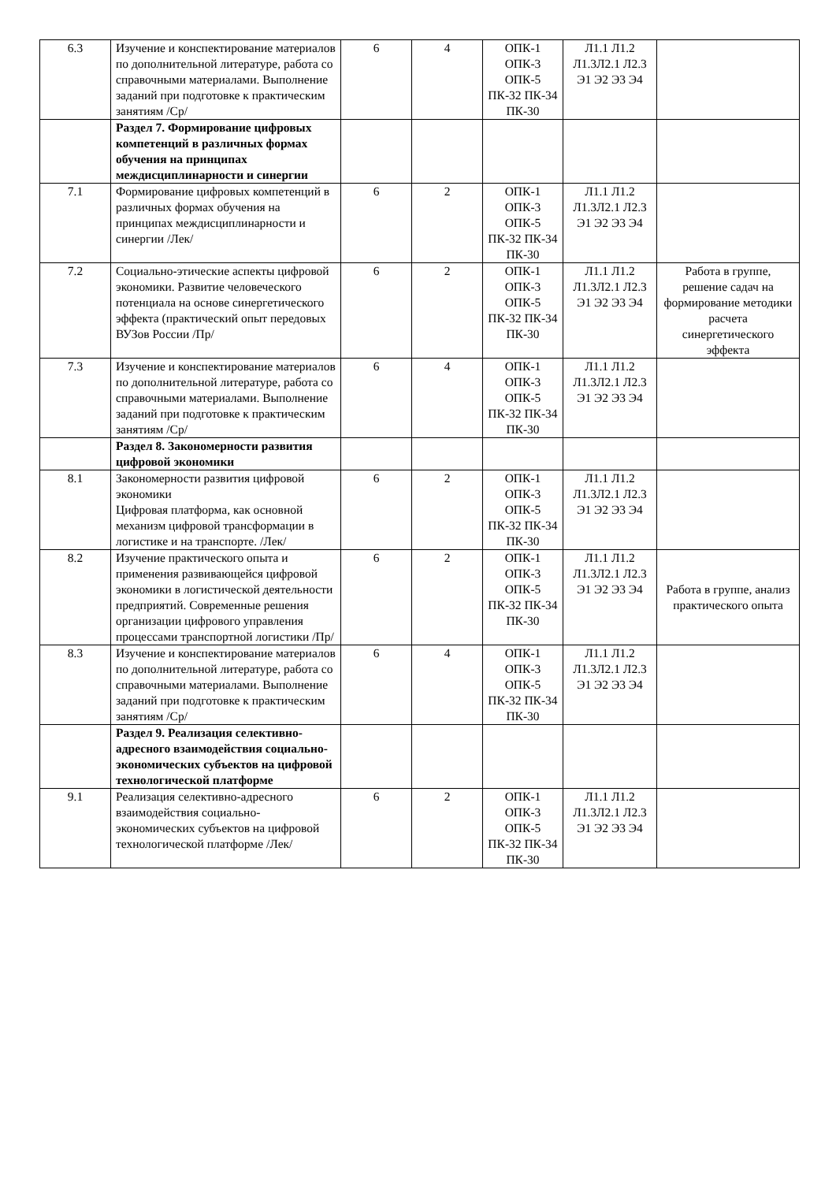| 6.3 | Изучение и конспектирование материалов по дополнительной литературе, работа со справочными материалами. Выполнение заданий при подготовке к практическим занятиям /Ср/ | 6 | 4 | ОПК-1 ОПК-3 ОПК-5 ПК-32 ПК-34 ПК-30 | Л1.1 Л1.2 Л1.3Л2.1 Л2.3 Э1 Э2 Э3 Э4 | |
| | Раздел 7. Формирование цифровых компетенций в различных формах обучения на принципах междисциплинарности и синергии | | | | | |
| 7.1 | Формирование цифровых компетенций в различных формах обучения на принципах междисциплинарности и синергии /Лек/ | 6 | 2 | ОПК-1 ОПК-3 ОПК-5 ПК-32 ПК-34 ПК-30 | Л1.1 Л1.2 Л1.3Л2.1 Л2.3 Э1 Э2 Э3 Э4 | |
| 7.2 | Социально-этические аспекты цифровой экономики. Развитие человеческого потенциала на основе синергетического эффекта (практический опыт передовых ВУЗов России /Пр/ | 6 | 2 | ОПК-1 ОПК-3 ОПК-5 ПК-32 ПК-34 ПК-30 | Л1.1 Л1.2 Л1.3Л2.1 Л2.3 Э1 Э2 Э3 Э4 | Работа в группе, решение садач на формирование методики расчета синергетического эффекта |
| 7.3 | Изучение и конспектирование материалов по дополнительной литературе, работа со справочными материалами. Выполнение заданий при подготовке к практическим занятиям /Ср/ | 6 | 4 | ОПК-1 ОПК-3 ОПК-5 ПК-32 ПК-34 ПК-30 | Л1.1 Л1.2 Л1.3Л2.1 Л2.3 Э1 Э2 Э3 Э4 | |
| | Раздел 8. Закономерности развития цифровой экономики | | | | | |
| 8.1 | Закономерности развития цифровой экономики Цифровая платформа, как основной механизм цифровой трансформации в логистике и на транспорте. /Лек/ | 6 | 2 | ОПК-1 ОПК-3 ОПК-5 ПК-32 ПК-34 ПК-30 | Л1.1 Л1.2 Л1.3Л2.1 Л2.3 Э1 Э2 Э3 Э4 | |
| 8.2 | Изучение практического опыта и применения развивающейся цифровой экономики в логистической деятельности предприятий. Современные решения организации цифрового управления процессами транспортной логистики /Пр/ | 6 | 2 | ОПК-1 ОПК-3 ОПК-5 ПК-32 ПК-34 ПК-30 | Л1.1 Л1.2 Л1.3Л2.1 Л2.3 Э1 Э2 Э3 Э4 | Работа в группе, анализ практического опыта |
| 8.3 | Изучение и конспектирование материалов по дополнительной литературе, работа со справочными материалами. Выполнение заданий при подготовке к практическим занятиям /Ср/ | 6 | 4 | ОПК-1 ОПК-3 ОПК-5 ПК-32 ПК-34 ПК-30 | Л1.1 Л1.2 Л1.3Л2.1 Л2.3 Э1 Э2 Э3 Э4 | |
| | Раздел 9. Реализация селективно-адресного взаимодействия социально-экономических субъектов на цифровой технологической платформе | | | | | |
| 9.1 | Реализация селективно-адресного взаимодействия социально-экономических субъектов на цифровой технологической платформе /Лек/ | 6 | 2 | ОПК-1 ОПК-3 ОПК-5 ПК-32 ПК-34 ПК-30 | Л1.1 Л1.2 Л1.3Л2.1 Л2.3 Э1 Э2 Э3 Э4 | |